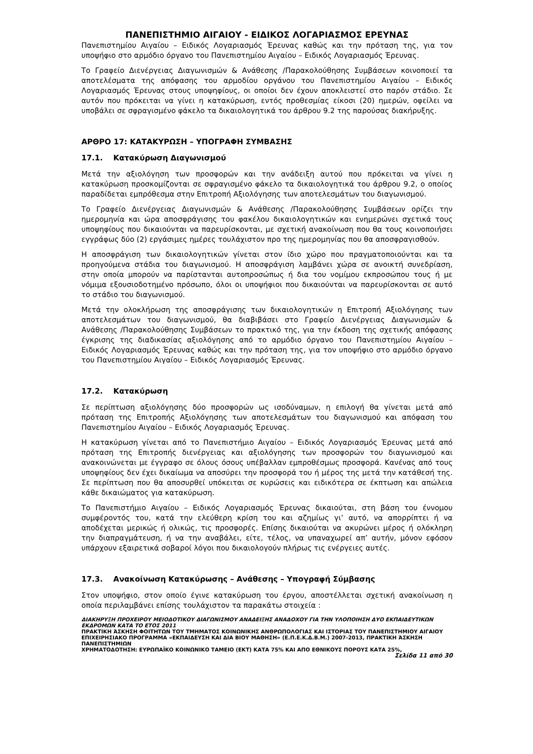ΠΑΝΕΠΙΣΤΗΜΙΟ ΑΙΓΑΙΟΥ - ΕΙΔΙΚΟΣ ΛΟΓΑΡΙΑΣΜΟΣ ΕΡΕΥΝΑΣ
Πανεπιστημίου Αιγαίου – Ειδικός Λογαριασμός Έρευνας καθώς και την πρόταση της, για τον υποψήφιο στο αρμόδιο όργανο του Πανεπιστημίου Αιγαίου – Ειδικός Λογαριασμός Έρευνας.
Το Γραφείο Διενέργειας Διαγωνισμών & Ανάθεσης /Παρακολούθησης Συμβάσεων κοινοποιεί τα αποτελέσματα της απόφασης του αρμοδίου οργάνου του Πανεπιστημίου Αιγαίου – Ειδικός Λογαριασμός Έρευνας στους υποψηφίους, οι οποίοι δεν έχουν αποκλειστεί στο παρόν στάδιο. Σε αυτόν που πρόκειται να γίνει η κατακύρωση, εντός προθεσμίας είκοσι (20) ημερών, οφείλει να υποβάλει σε σφραγισμένο φάκελο τα δικαιολογητικά του άρθρου 9.2 της παρούσας διακήρυξης.
ΑΡΘΡΟ 17: ΚΑΤΑΚΥΡΩΣΗ – ΥΠΟΓΡΑΦΗ ΣΥΜΒΑΣΗΣ
17.1. Κατακύρωση Διαγωνισμού
Μετά την αξιολόγηση των προσφορών και την ανάδειξη αυτού που πρόκειται να γίνει η κατακύρωση προσκομίζονται σε σφραγισμένο φάκελο τα δικαιολογητικά του άρθρου 9.2, ο οποίος παραδίδεται εμπρόθεσμα στην Επιτροπή Αξιολόγησης των αποτελεσμάτων του διαγωνισμού.
Το Γραφείο Διενέργειας Διαγωνισμών & Ανάθεσης /Παρακολούθησης Συμβάσεων ορίζει την ημερομηνία και ώρα αποσφράγισης του φακέλου δικαιολογητικών και ενημερώνει σχετικά τους υποψηφίους που δικαιούνται να παρευρίσκονται, με σχετική ανακοίνωση που θα τους κοινοποιήσει εγγράφως δύο (2) εργάσιμες ημέρες τουλάχιστον προ της ημερομηνίας που θα αποσφραγισθούν.
Η αποσφράγιση των δικαιολογητικών γίνεται στον ίδιο χώρο που πραγματοποιούνται και τα προηγούμενα στάδια του διαγωνισμού. Η αποσφράγιση λαμβάνει χώρα σε ανοικτή συνεδρίαση, στην οποία μπορούν να παρίστανται αυτοπροσώπως ή δια του νομίμου εκπροσώπου τους ή με νόμιμα εξουσιοδοτημένο πρόσωπο, όλοι οι υποψήφιοι που δικαιούνται να παρευρίσκονται σε αυτό το στάδιο του διαγωνισμού.
Μετά την ολοκλήρωση της αποσφράγισης των δικαιολογητικών η Επιτροπή Αξιολόγησης των αποτελεσμάτων του διαγωνισμού, θα διαβιβάσει στο Γραφείο Διενέργειας Διαγωνισμών & Ανάθεσης /Παρακολούθησης Συμβάσεων το πρακτικό της, για την έκδοση της σχετικής απόφασης έγκρισης της διαδικασίας αξιολόγησης από το αρμόδιο όργανο του Πανεπιστημίου Αιγαίου – Ειδικός Λογαριασμός Έρευνας καθώς και την πρόταση της, για τον υποψήφιο στο αρμόδιο όργανο του Πανεπιστημίου Αιγαίου – Ειδικός Λογαριασμός Έρευνας.
17.2. Κατακύρωση
Σε περίπτωση αξιολόγησης δύο προσφορών ως ισοδύναμων, η επιλογή θα γίνεται μετά από πρόταση της Επιτροπής Αξιολόγησης των αποτελεσμάτων του διαγωνισμού και απόφαση του Πανεπιστημίου Αιγαίου – Ειδικός Λογαριασμός Έρευνας.
Η κατακύρωση γίνεται από το Πανεπιστήμιο Αιγαίου – Ειδικός Λογαριασμός Έρευνας μετά από πρόταση της Επιτροπής διενέργειας και αξιολόγησης των προσφορών του διαγωνισμού και ανακοινώνεται με έγγραφο σε όλους όσους υπέβαλλαν εμπροθέσμως προσφορά. Κανένας από τους υποψηφίους δεν έχει δικαίωμα να αποσύρει την προσφορά του ή μέρος της μετά την κατάθεσή της. Σε περίπτωση που θα αποσυρθεί υπόκειται σε κυρώσεις και ειδικότερα σε έκπτωση και απώλεια κάθε δικαιώματος για κατακύρωση.
Το Πανεπιστήμιο Αιγαίου – Ειδικός Λογαριασμός Έρευνας δικαιούται, στη βάση του έννομου συμφέροντός του, κατά την ελεύθερη κρίση του και αζημίως γι’ αυτό, να απορρίπτει ή να αποδέχεται μερικώς ή ολικώς, τις προσφορές. Επίσης δικαιούται να ακυρώνει μέρος ή ολόκληρη την διαπραγμάτευση, ή να την αναβάλει, είτε, τέλος, να υπαναχωρεί απ’ αυτήν, μόνον εφόσον υπάρχουν εξαιρετικά σοβαροί λόγοι που δικαιολογούν πλήρως τις ενέργειες αυτές.
17.3. Ανακοίνωση Κατακύρωσης – Ανάθεσης – Υπογραφή Σύμβασης
Στον υποψήφιο, στον οποίο έγινε κατακύρωση του έργου, αποστέλλεται σχετική ανακοίνωση η οποία περιλαμβάνει επίσης τουλάχιστον τα παρακάτω στοιχεία :
ΔΙΑΚΗΡΥΞΗ ΠΡΟΧΕΙΡΟΥ ΜΕΙΟΔΟΤΙΚΟΥ ΔΙΑΓΩΝΙΣΜΟΥ ΑΝΑΔΕΙΞΗΣ ΑΝΑΔΟΧΟΥ ΓΙΑ ΤΗΝ ΥΛΟΠΟΙΗΣΗ ΔΥΟ ΕΚΠΑΙΔΕΥΤΙΚΩΝ ΕΚΔΡΟΜΩΝ ΚΑΤΑ ΤΟ ΕΤΟΣ 2011
ΠΡΑΚΤΙΚΗ ΆΣΚΗΣΗ ΦΟΙΤΗΤΩΝ ΤΟΥ ΤΜΗΜΑΤΟΣ ΚΟΙΝΩΝΙΚΗΣ ΑΝΘΡΩΠΟΛΟΓΙΑΣ ΚΑΙ ΙΣΤΟΡΙΑΣ ΤΟΥ ΠΑΝΕΠΙΣΤΗΜΙΟΥ ΑΙΓΑΙΟΥ ΕΠΙΧΕΙΡΗΣΙΑΚΟ ΠΡΟΓΡΑΜΜΑ «ΕΚΠΑΙΔΕΥΣΗ ΚΑΙ ΔΙΑ ΒΙΟΥ ΜΑΘΗΣΗ» (Ε.Π.Ε.Κ.Δ.Β.Μ.) 2007-2013, ΠΡΑΚΤΙΚΗ ΆΣΚΗΣΗ ΠΑΝΕΠΙΣΤΗΜΙΩΝ
ΧΡΗΜΑΤΟΔΟΤΗΣΗ: ΕΥΡΩΠΑΪΚΟ ΚΟΙΝΩΝΙΚΟ ΤΑΜΕΙΟ (ΕΚΤ) ΚΑΤΑ 75% ΚΑΙ ΑΠΟ ΕΘΝΙΚΟΥΣ ΠΟΡΟΥΣ ΚΑΤΑ 25%,
Σελίδα 11 από 30